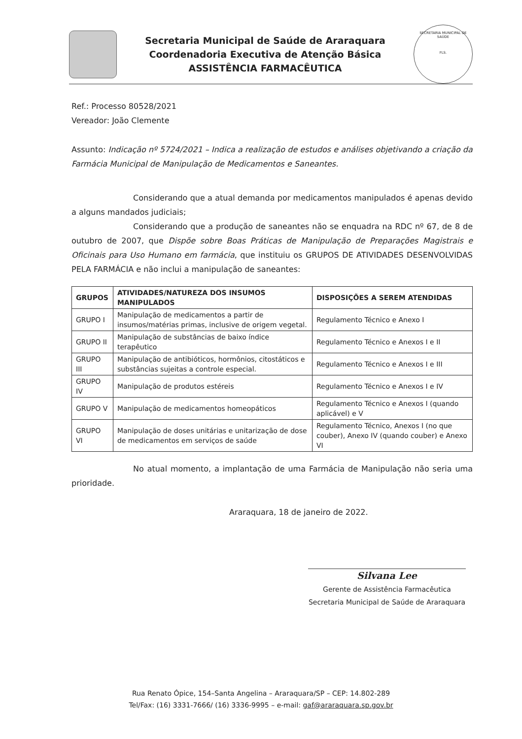Secretaria Municipal de Saúde de Araraquara
Coordenadoria Executiva de Atenção Básica
ASSISTÊNCIA FARMACÊUTICA
SECRETARIA MUNICIPAL DE SAÚDE
FLS.
Ref.: Processo 80528/2021
Vereador: João Clemente
Assunto: Indicação nº 5724/2021 – Indica a realização de estudos e análises objetivando a criação da Farmácia Municipal de Manipulação de Medicamentos e Saneantes.
Considerando que a atual demanda por medicamentos manipulados é apenas devido a alguns mandados judiciais;
Considerando que a produção de saneantes não se enquadra na RDC nº 67, de 8 de outubro de 2007, que Dispõe sobre Boas Práticas de Manipulação de Preparações Magistrais e Oficinais para Uso Humano em farmácia, que instituiu os GRUPOS DE ATIVIDADES DESENVOLVIDAS PELA FARMÁCIA e não inclui a manipulação de saneantes:
| GRUPOS | ATIVIDADES/NATUREZA DOS INSUMOS MANIPULADOS | DISPOSIÇÕES A SEREM ATENDIDAS |
| --- | --- | --- |
| GRUPO I | Manipulação de medicamentos a partir de insumos/matérias primas, inclusive de origem vegetal. | Regulamento Técnico e Anexo I |
| GRUPO II | Manipulação de substâncias de baixo índice terapêutico | Regulamento Técnico e Anexos I e II |
| GRUPO III | Manipulação de antibióticos, hormônios, citostáticos e substâncias sujeitas a controle especial. | Regulamento Técnico e Anexos I e III |
| GRUPO IV | Manipulação de produtos estéreis | Regulamento Técnico e Anexos I e IV |
| GRUPO V | Manipulação de medicamentos homeopáticos | Regulamento Técnico e Anexos I (quando aplicável) e V |
| GRUPO VI | Manipulação de doses unitárias e unitarização de dose de medicamentos em serviços de saúde | Regulamento Técnico, Anexos I (no que couber), Anexo IV (quando couber) e Anexo VI |
No atual momento, a implantação de uma Farmácia de Manipulação não seria uma prioridade.
Araraquara, 18 de janeiro de 2022.
Silvana Lee
Gerente de Assistência Farmacêutica
Secretaria Municipal de Saúde de Araraquara
Rua Renato Ópice, 154–Santa Angelina – Araraquara/SP – CEP: 14.802-289
Tel/Fax: (16) 3331-7666/ (16) 3336-9995 – e-mail: gaf@araraquara.sp.gov.br